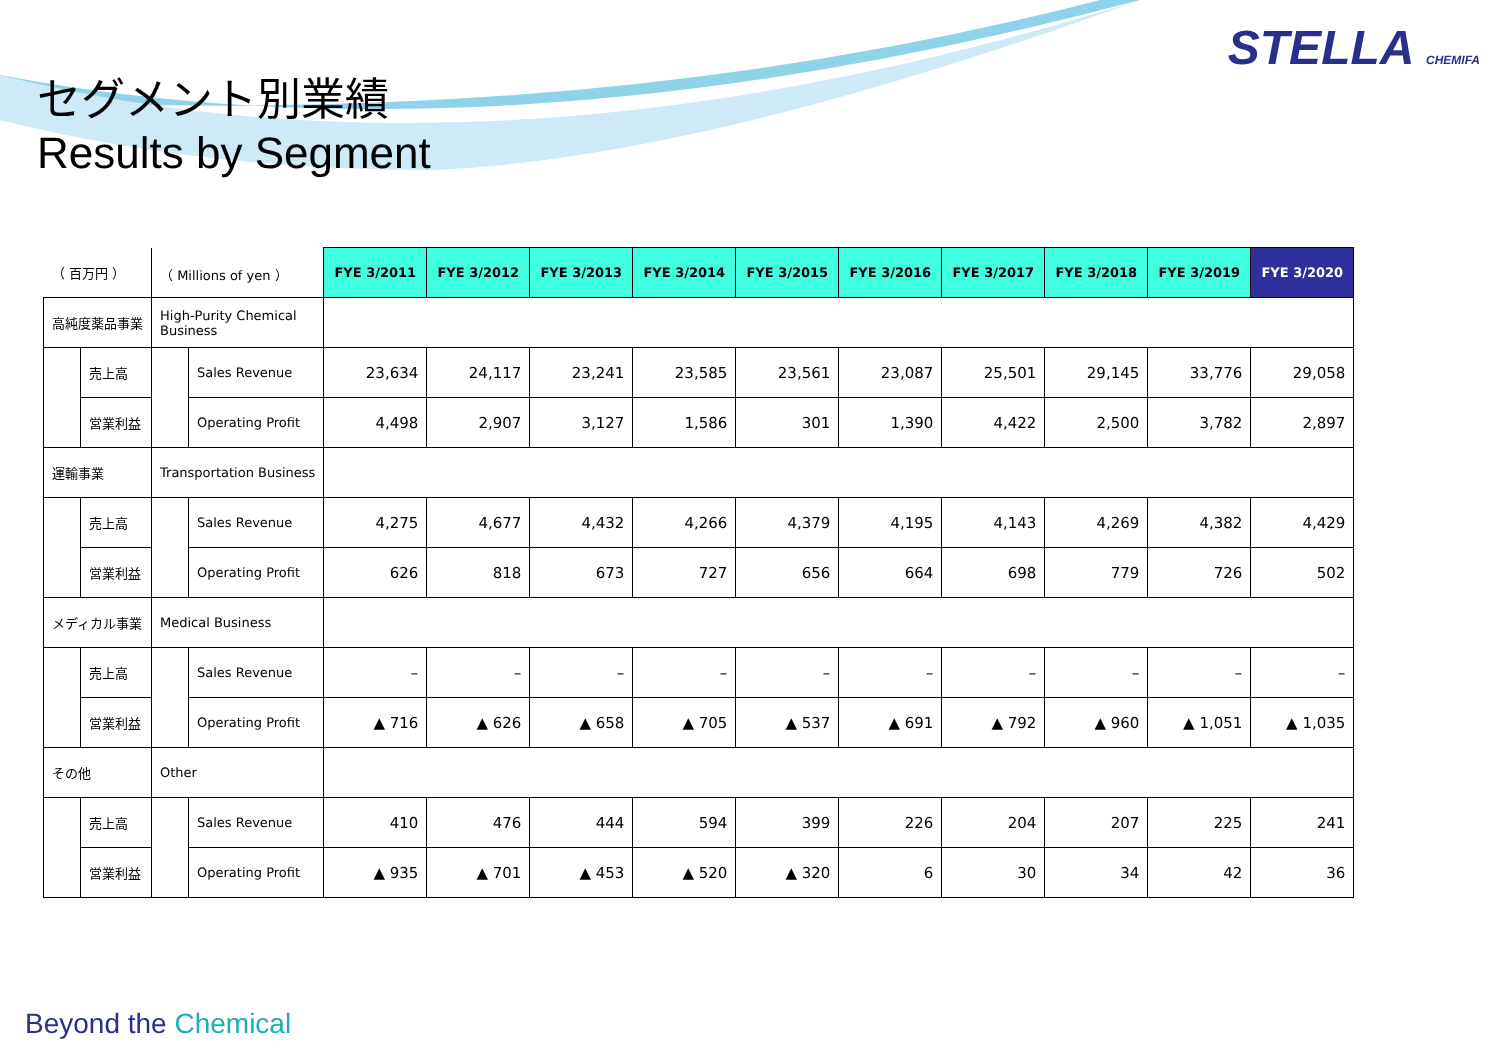STELLA CHEMIFA
セグメント別業績
Results by Segment
| （ 百万円 ） | | （ Millions of yen ） | | FYE 3/2011 | FYE 3/2012 | FYE 3/2013 | FYE 3/2014 | FYE 3/2015 | FYE 3/2016 | FYE 3/2017 | FYE 3/2018 | FYE 3/2019 | FYE 3/2020 |
| 高純度薬品事業 | | High-Purity Chemical Business | | | | | | | | | | | |
| | 売上高 | | Sales Revenue | 23,634 | 24,117 | 23,241 | 23,585 | 23,561 | 23,087 | 25,501 | 29,145 | 33,776 | 29,058 |
| | 営業利益 | | Operating Profit | 4,498 | 2,907 | 3,127 | 1,586 | 301 | 1,390 | 4,422 | 2,500 | 3,782 | 2,897 |
| 運輸事業 | | Transportation Business | | | | | | | | | | | |
| | 売上高 | | Sales Revenue | 4,275 | 4,677 | 4,432 | 4,266 | 4,379 | 4,195 | 4,143 | 4,269 | 4,382 | 4,429 |
| | 営業利益 | | Operating Profit | 626 | 818 | 673 | 727 | 656 | 664 | 698 | 779 | 726 | 502 |
| メディカル事業 | | Medical Business | | | | | | | | | | | |
| | 売上高 | | Sales Revenue | – | – | – | – | – | – | – | – | – | – |
| | 営業利益 | | Operating Profit | ▲ 716 | ▲ 626 | ▲ 658 | ▲ 705 | ▲ 537 | ▲ 691 | ▲ 792 | ▲ 960 | ▲ 1,051 | ▲ 1,035 |
| その他 | | Other | | | | | | | | | | | |
| | 売上高 | | Sales Revenue | 410 | 476 | 444 | 594 | 399 | 226 | 204 | 207 | 225 | 241 |
| | 営業利益 | | Operating Profit | ▲ 935 | ▲ 701 | ▲ 453 | ▲ 520 | ▲ 320 | 6 | 30 | 34 | 42 | 36 |
Beyond the Chemical